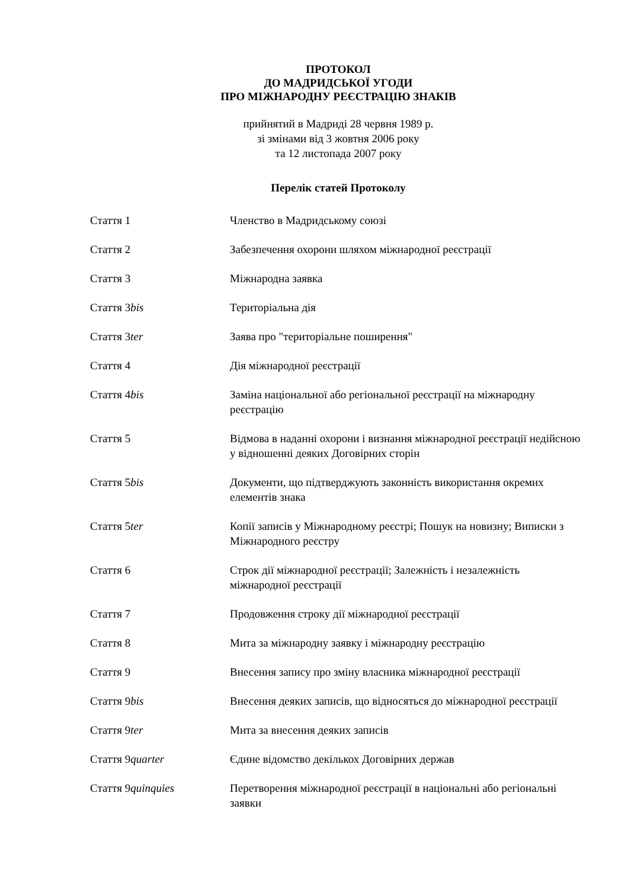ПРОТОКОЛ
ДО МАДРИДСЬКОЇ УГОДИ
ПРО МІЖНАРОДНУ РЕЄСТРАЦІЮ ЗНАКІВ
прийнятий в Мадриді 28 червня 1989 р.
зі змінами від 3 жовтня 2006 року
та 12 листопада 2007 року
Перелік статей Протоколу
Стаття 1 Членство в Мадридському союзі
Стаття 2 Забезпечення охорони шляхом міжнародної реєстрації
Стаття 3 Міжнародна заявка
Стаття 3bis Територіальна дія
Стаття 3ter Заява про "територіальне поширення"
Стаття 4 Дія міжнародної реєстрації
Стаття 4bis Заміна національної або регіональної реєстрації на міжнародну реєстрацію
Стаття 5 Відмова в наданні охорони і визнання міжнародної реєстрації недійсною у відношенні деяких Договірних сторін
Стаття 5bis Документи, що підтверджують законність використання окремих елементів знака
Стаття 5ter Копії записів у Міжнародному реєстрі; Пошук на новизну; Виписки з Міжнародного реєстру
Стаття 6 Строк дії міжнародної реєстрації; Залежність і незалежність міжнародної реєстрації
Стаття 7 Продовження строку дії міжнародної реєстрації
Стаття 8 Мита за міжнародну заявку і міжнародну реєстрацію
Стаття 9 Внесення запису про зміну власника міжнародної реєстрації
Стаття 9bis Внесення деяких записів, що відносяться до міжнародної реєстрації
Стаття 9ter Мита за внесення деяких записів
Стаття 9quarter Єдине відомство декількох Договірних держав
Стаття 9quinquies Перетворення міжнародної реєстрації в національні або регіональні заявки